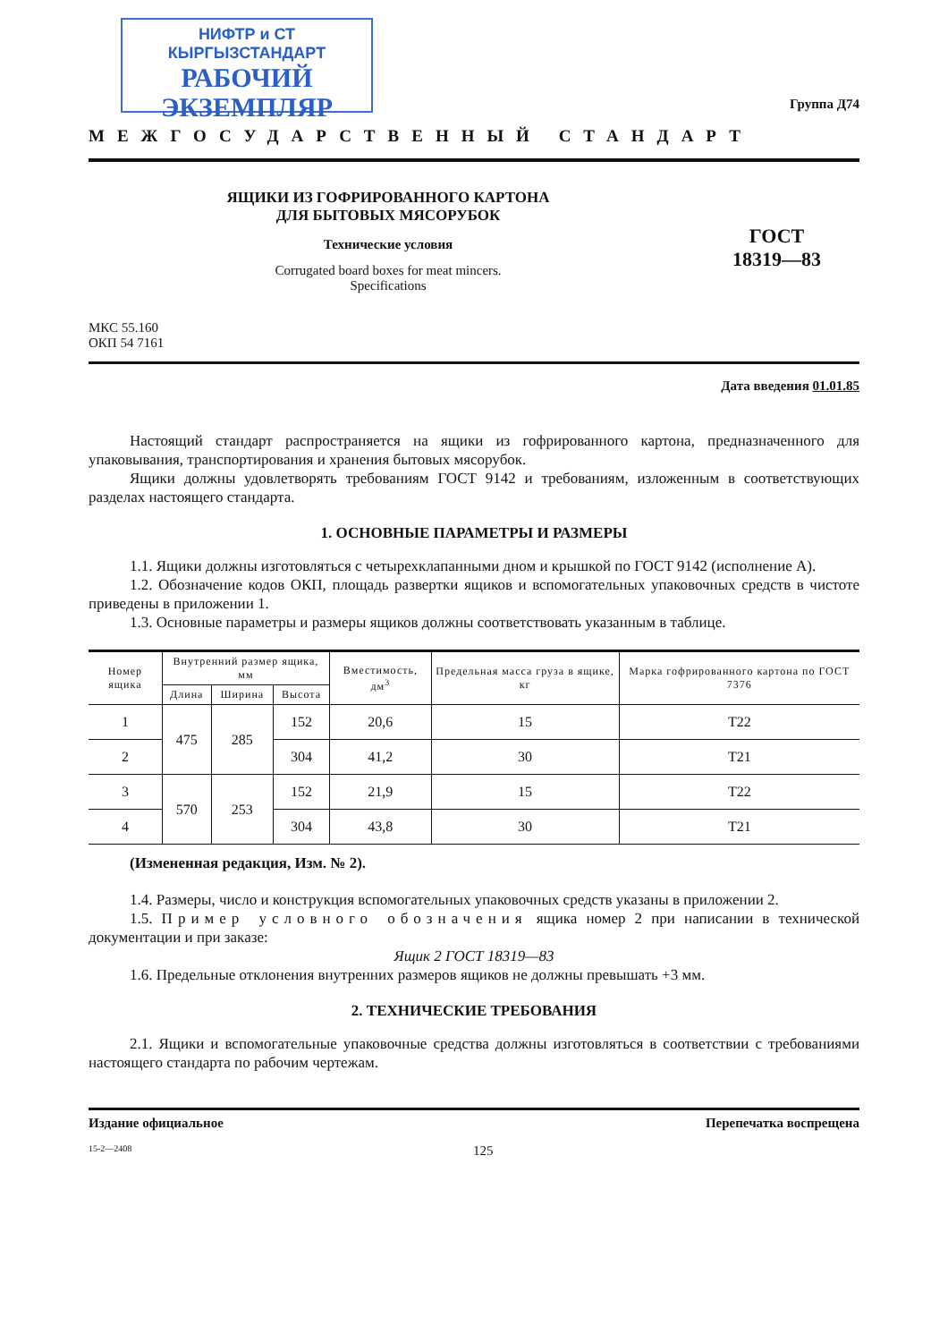НИФТР и СТ КЫРГЫЗСТАНДАРТ
РАБОЧИЙ
ЭКЗЕМПЛЯР
Группа Д74
МЕЖГОСУДАРСТВЕННЫЙ СТАНДАРТ
ЯЩИКИ ИЗ ГОФРИРОВАННОГО КАРТОНА
ДЛЯ БЫТОВЫХ МЯСОРУБОК
Технические условия
Corrugated board boxes for meat mincers.
Specifications
ГОСТ
18319—83
МКС 55.160
ОКП 54 7161
Дата введения 01.01.85
Настоящий стандарт распространяется на ящики из гофрированного картона, предназначенного для упаковывания, транспортирования и хранения бытовых мясорубок.
Ящики должны удовлетворять требованиям ГОСТ 9142 и требованиям, изложенным в соответствующих разделах настоящего стандарта.
1. ОСНОВНЫЕ ПАРАМЕТРЫ И РАЗМЕРЫ
1.1. Ящики должны изготовляться с четырехклапанными дном и крышкой по ГОСТ 9142 (исполнение А).
1.2. Обозначение кодов ОКП, площадь развертки ящиков и вспомогательных упаковочных средств в чистоте приведены в приложении 1.
1.3. Основные параметры и размеры ящиков должны соответствовать указанным в таблице.
| Номер ящика | Внутренний размер ящика, мм | | | Вместимость, дм<sup>3</sup> | Предельная масса груза в ящике, кг | Марка гофрированного картона по ГОСТ 7376 |
| --- | --- | --- | --- | --- | --- | --- |
| | Длина | Ширина | Высота | | | |
| 1 | 475 | 285 | 152 | 20,6 | 15 | Т22 |
| 2 | | | 304 | 41,2 | 30 | Т21 |
| 3 | 570 | 253 | 152 | 21,9 | 15 | Т22 |
| 4 | | | 304 | 43,8 | 30 | Т21 |
(Измененная редакция, Изм. № 2).
1.4. Размеры, число и конструкция вспомогательных упаковочных средств указаны в приложении 2.
1.5. Пример условного обозначения ящика номер 2 при написании в технической документации и при заказе:
Ящик 2 ГОСТ 18319—83
1.6. Предельные отклонения внутренних размеров ящиков не должны превышать +3 мм.
2. ТЕХНИЧЕСКИЕ ТРЕБОВАНИЯ
2.1. Ящики и вспомогательные упаковочные средства должны изготовляться в соответствии с требованиями настоящего стандарта по рабочим чертежам.
Издание официальное Перепечатка воспрещена
15-2—2408 125